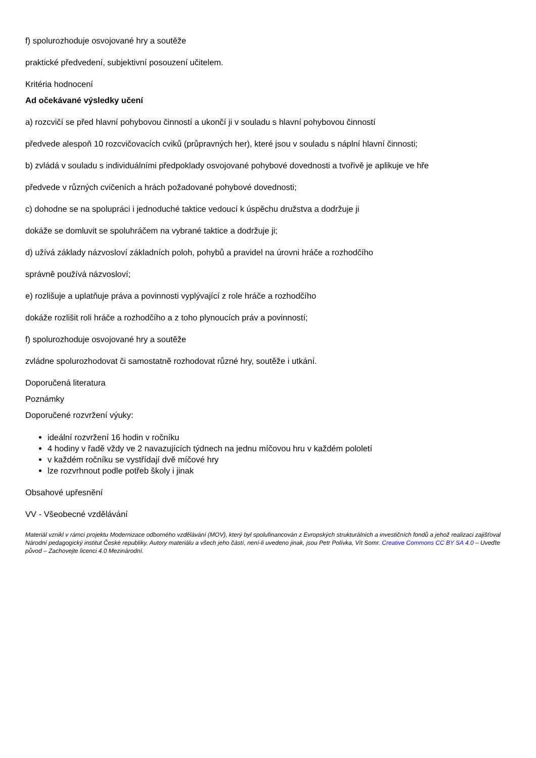f) spolurozhoduje osvojované hry a soutěže
praktické předvedení, subjektivní posouzení učitelem.
Kritéria hodnocení
Ad očekávané výsledky učení
a) rozcvičí se před hlavní pohybovou činností a ukončí ji v souladu s hlavní pohybovou činností
předvede alespoň 10 rozcvičovacích cviků (průpravných her), které jsou v souladu s náplní hlavní činnosti;
b) zvládá v souladu s individuálními předpoklady osvojované pohybové dovednosti a tvořivě je aplikuje ve hře
předvede v různých cvičeních a hrách požadované pohybové dovednosti;
c) dohodne se na spolupráci i jednoduché taktice vedoucí k úspěchu družstva a dodržuje ji
dokáže se domluvit se spoluhráčem na vybrané taktice a dodržuje ji;
d) užívá základy názvosloví základních poloh, pohybů a pravidel na úrovni hráče a rozhodčího
správně používá názvosloví;
e) rozlišuje a uplatňuje práva a povinnosti vyplývající z role hráče a rozhodčího
dokáže rozlišit roli hráče a rozhodčího a z toho plynoucích práv a povinností;
f) spolurozhoduje osvojované hry a soutěže
zvládne spolurozhodovat či samostatně rozhodovat různé hry, soutěže i utkání.
Doporučená literatura
Poznámky
Doporučené rozvržení výuky:
ideální rozvržení 16 hodin v ročníku
4 hodiny v řadě vždy ve 2 navazujících týdnech na jednu míčovou hru v každém pololetí
v každém ročníku se vystřídají dvě míčové hry
lze rozvrhnout podle potřeb školy i jinak
Obsahové upřesnění
VV - Všeobecné vzdělávání
Materiál vznikl v rámci projektu Modernizace odborného vzdělávání (MOV), který byl spolufinancován z Evropských strukturálních a investičních fondů a jehož realizaci zajišťoval Národní pedagogický institut České republiky. Autory materiálu a všech jeho částí, není-li uvedeno jinak, jsou Petr Polívka, Vít Somr. Creative Commons CC BY SA 4.0 – Uveďte původ – Zachovejte licenci 4.0 Mezinárodní.